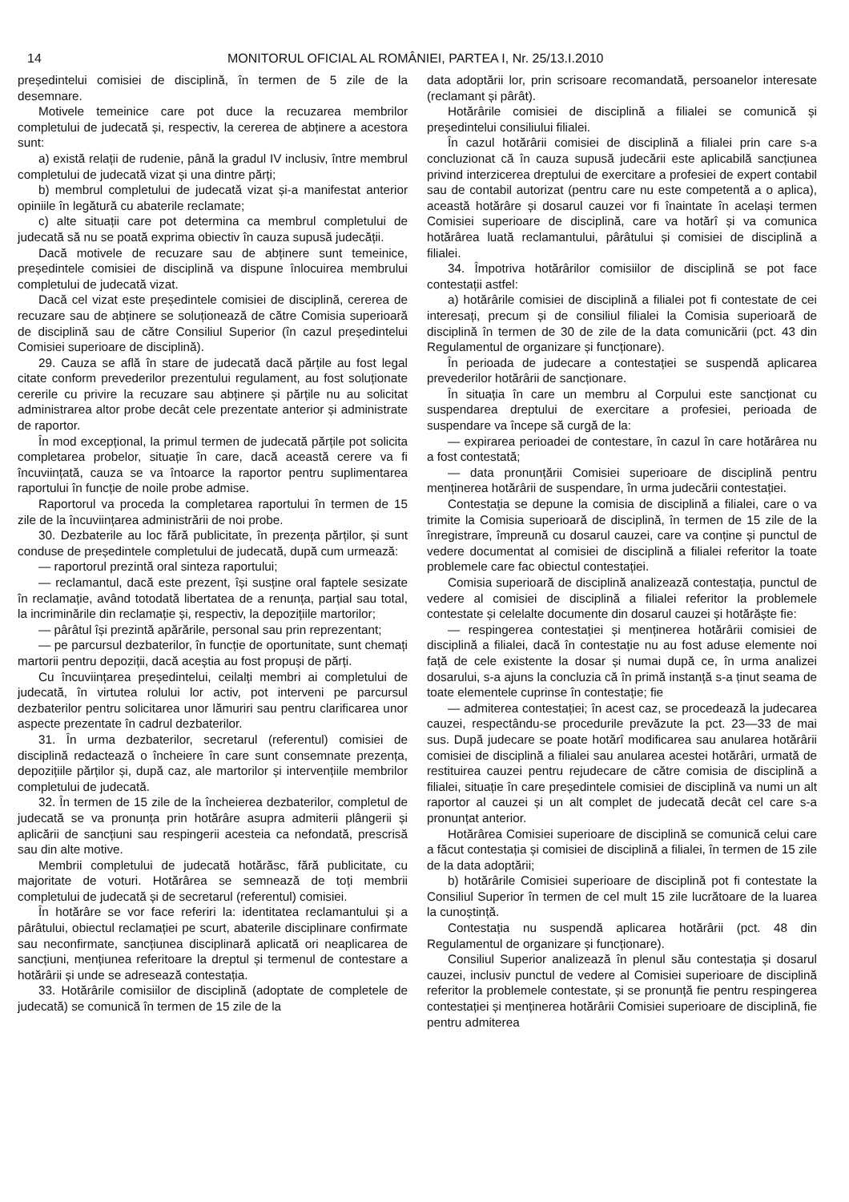14 MONITORUL OFICIAL AL ROMÂNIEI, PARTEA I, Nr. 25/13.I.2010
președintelui comisiei de disciplină, în termen de 5 zile de la desemnare.
Motivele temeinice care pot duce la recuzarea membrilor completului de judecată și, respectiv, la cererea de abținere a acestora sunt:
a) există relații de rudenie, până la gradul IV inclusiv, între membrul completului de judecată vizat și una dintre părți;
b) membrul completului de judecată vizat și-a manifestat anterior opiniile în legătură cu abaterile reclamate;
c) alte situații care pot determina ca membrul completului de judecată să nu se poată exprima obiectiv în cauza supusă judecății.
Dacă motivele de recuzare sau de abținere sunt temeinice, președintele comisiei de disciplină va dispune înlocuirea membrului completului de judecată vizat.
Dacă cel vizat este președintele comisiei de disciplină, cererea de recuzare sau de abținere se soluționează de către Comisia superioară de disciplină sau de către Consiliul Superior (în cazul președintelui Comisiei superioare de disciplină).
29. Cauza se află în stare de judecată dacă părțile au fost legal citate conform prevederilor prezentului regulament, au fost soluționate cererile cu privire la recuzare sau abținere și părțile nu au solicitat administrarea altor probe decât cele prezentate anterior și administrate de raportor.
În mod excepțional, la primul termen de judecată părțile pot solicita completarea probelor, situație în care, dacă această cerere va fi încuviințată, cauza se va întoarce la raportor pentru suplimentarea raportului în funcție de noile probe admise.
Raportorul va proceda la completarea raportului în termen de 15 zile de la încuviințarea administrării de noi probe.
30. Dezbaterile au loc fără publicitate, în prezența părților, și sunt conduse de președintele completului de judecată, după cum urmează:
— raportorul prezintă oral sinteza raportului;
— reclamantul, dacă este prezent, își susține oral faptele sesizate în reclamație, având totodată libertatea de a renunța, parțial sau total, la incriminările din reclamație și, respectiv, la depozițiile martorilor;
— pârâtul își prezintă apărările, personal sau prin reprezentant;
— pe parcursul dezbaterilor, în funcție de oportunitate, sunt chemați martorii pentru depoziții, dacă aceștia au fost propuși de părți.
Cu încuviințarea președintelui, ceilalți membri ai completului de judecată, în virtutea rolului lor activ, pot interveni pe parcursul dezbaterilor pentru solicitarea unor lămuriri sau pentru clarificarea unor aspecte prezentate în cadrul dezbaterilor.
31. În urma dezbaterilor, secretarul (referentul) comisiei de disciplină redactează o încheiere în care sunt consemnate prezența, depozițiile părților și, după caz, ale martorilor și intervențiile membrilor completului de judecată.
32. În termen de 15 zile de la încheierea dezbaterilor, completul de judecată se va pronunța prin hotărâre asupra admiterii plângerii și aplicării de sancțiuni sau respingerii acesteia ca nefondată, prescrisă sau din alte motive.
Membrii completului de judecată hotărăsc, fără publicitate, cu majoritate de voturi. Hotărârea se semnează de toți membrii completului de judecată și de secretarul (referentul) comisiei.
În hotărâre se vor face referiri la: identitatea reclamantului și a pârâtului, obiectul reclamației pe scurt, abaterile disciplinare confirmate sau neconfirmate, sancțiunea disciplinară aplicată ori neaplicarea de sancțiuni, mențiunea referitoare la dreptul și termenul de contestare a hotărârii și unde se adresează contestația.
33. Hotărârile comisiilor de disciplină (adoptate de completele de judecată) se comunică în termen de 15 zile de la
data adoptării lor, prin scrisoare recomandată, persoanelor interesate (reclamant și pârât).
Hotărârile comisiei de disciplină a filialei se comunică și președintelui consiliului filialei.
În cazul hotărârii comisiei de disciplină a filialei prin care s-a concluzionat că în cauza supusă judecării este aplicabilă sancțiunea privind interzicerea dreptului de exercitare a profesiei de expert contabil sau de contabil autorizat (pentru care nu este competentă a o aplica), această hotărâre și dosarul cauzei vor fi înaintate în același termen Comisiei superioare de disciplină, care va hotărî și va comunica hotărârea luată reclamantului, pârâtului și comisiei de disciplină a filialei.
34. Împotriva hotărârilor comisiilor de disciplină se pot face contestații astfel:
a) hotărârile comisiei de disciplină a filialei pot fi contestate de cei interesați, precum și de consiliul filialei la Comisia superioară de disciplină în termen de 30 de zile de la data comunicării (pct. 43 din Regulamentul de organizare și funcționare).
În perioada de judecare a contestației se suspendă aplicarea prevederilor hotărârii de sancționare.
În situația în care un membru al Corpului este sancționat cu suspendarea dreptului de exercitare a profesiei, perioada de suspendare va începe să curgă de la:
— expirarea perioadei de contestare, în cazul în care hotărârea nu a fost contestată;
— data pronunțării Comisiei superioare de disciplină pentru menținerea hotărârii de suspendare, în urma judecării contestației.
Contestația se depune la comisia de disciplină a filialei, care o va trimite la Comisia superioară de disciplină, în termen de 15 zile de la înregistrare, împreună cu dosarul cauzei, care va conține și punctul de vedere documentat al comisiei de disciplină a filialei referitor la toate problemele care fac obiectul contestației.
Comisia superioară de disciplină analizează contestația, punctul de vedere al comisiei de disciplină a filialei referitor la problemele contestate și celelalte documente din dosarul cauzei și hotărăște fie:
— respingerea contestației și menținerea hotărârii comisiei de disciplină a filialei, dacă în contestație nu au fost aduse elemente noi față de cele existente la dosar și numai după ce, în urma analizei dosarului, s-a ajuns la concluzia că în primă instanță s-a ținut seama de toate elementele cuprinse în contestație; fie
— admiterea contestației; în acest caz, se procedează la judecarea cauzei, respectându-se procedurile prevăzute la pct. 23—33 de mai sus. După judecare se poate hotărî modificarea sau anularea hotărârii comisiei de disciplină a filialei sau anularea acestei hotărâri, urmată de restituirea cauzei pentru rejudecare de către comisia de disciplină a filialei, situație în care președintele comisiei de disciplină va numi un alt raportor al cauzei și un alt complet de judecată decât cel care s-a pronunțat anterior.
Hotărârea Comisiei superioare de disciplină se comunică celui care a făcut contestația și comisiei de disciplină a filialei, în termen de 15 zile de la data adoptării;
b) hotărârile Comisiei superioare de disciplină pot fi contestate la Consiliul Superior în termen de cel mult 15 zile lucrătoare de la luarea la cunoștință.
Contestația nu suspendă aplicarea hotărârii (pct. 48 din Regulamentul de organizare și funcționare).
Consiliul Superior analizează în plenul său contestația și dosarul cauzei, inclusiv punctul de vedere al Comisiei superioare de disciplină referitor la problemele contestate, și se pronunță fie pentru respingerea contestației și menținerea hotărârii Comisiei superioare de disciplină, fie pentru admiterea